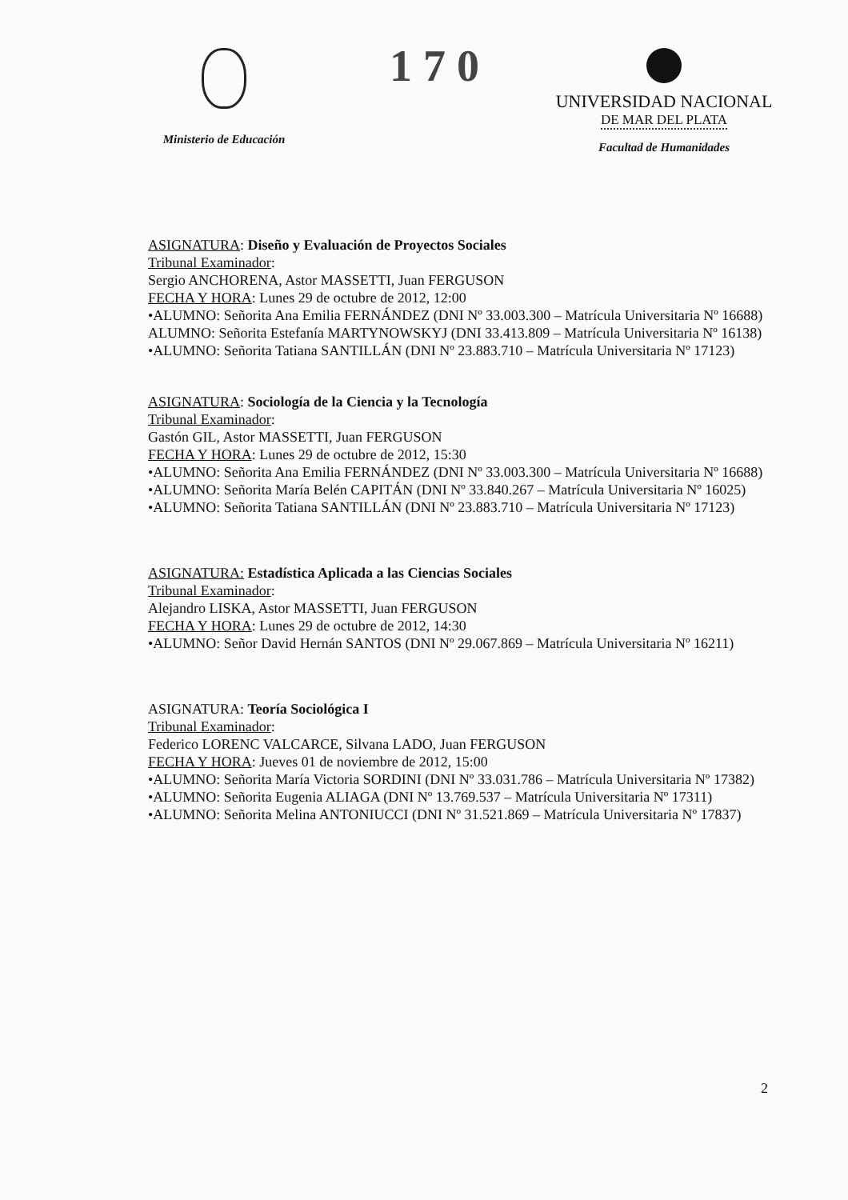Ministerio de Educación
170
UNIVERSIDAD NACIONAL
DE MAR DEL PLATA
Facultad de Humanidades
ASIGNATURA: Diseño y Evaluación de Proyectos Sociales
Tribunal Examinador:
Sergio ANCHORENA, Astor MASSETTI, Juan FERGUSON
FECHA Y HORA: Lunes 29 de octubre de 2012, 12:00
•ALUMNO: Señorita Ana Emilia FERNÁNDEZ (DNI Nº 33.003.300 – Matrícula Universitaria Nº 16688)
ALUMNO: Señorita Estefanía MARTYNOWSKYJ (DNI 33.413.809 – Matrícula Universitaria Nº 16138)
•ALUMNO: Señorita Tatiana SANTILLÁN (DNI Nº 23.883.710 – Matrícula Universitaria Nº 17123)
ASIGNATURA: Sociología de la Ciencia y la Tecnología
Tribunal Examinador:
Gastón GIL, Astor MASSETTI, Juan FERGUSON
FECHA Y HORA: Lunes 29 de octubre de 2012, 15:30
•ALUMNO: Señorita Ana Emilia FERNÁNDEZ (DNI Nº 33.003.300 – Matrícula Universitaria Nº 16688)
•ALUMNO: Señorita María Belén CAPITÁN (DNI Nº 33.840.267 – Matrícula Universitaria Nº 16025)
•ALUMNO: Señorita Tatiana SANTILLÁN (DNI Nº 23.883.710 – Matrícula Universitaria Nº 17123)
ASIGNATURA: Estadística Aplicada a las Ciencias Sociales
Tribunal Examinador:
Alejandro LISKA, Astor MASSETTI, Juan FERGUSON
FECHA Y HORA: Lunes 29 de octubre de 2012, 14:30
•ALUMNO: Señor David Hernán SANTOS (DNI Nº 29.067.869 – Matrícula Universitaria Nº 16211)
ASIGNATURA: Teoría Sociológica I
Tribunal Examinador:
Federico LORENC VALCARCE, Silvana LADO, Juan FERGUSON
FECHA Y HORA: Jueves 01 de noviembre de 2012, 15:00
•ALUMNO: Señorita María Victoria SORDINI (DNI Nº 33.031.786 – Matrícula Universitaria Nº 17382)
•ALUMNO: Señorita Eugenia ALIAGA (DNI Nº 13.769.537 – Matrícula Universitaria Nº 17311)
•ALUMNO: Señorita Melina ANTONIUCCI (DNI Nº 31.521.869 – Matrícula Universitaria Nº 17837)
2